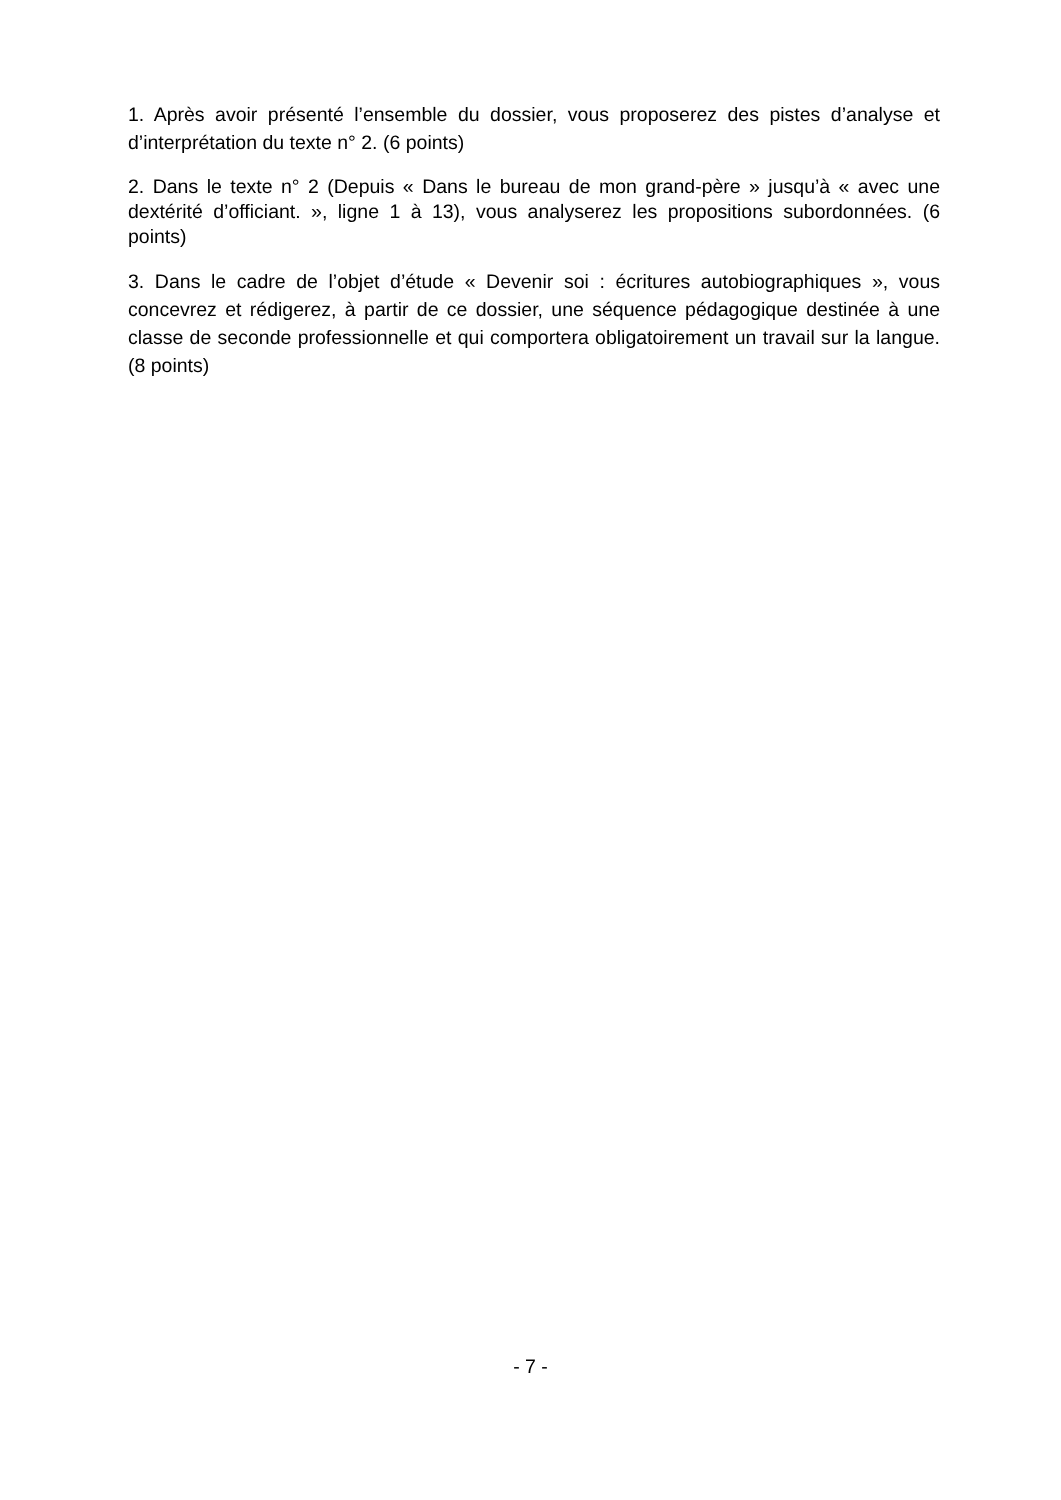1. Après avoir présenté l’ensemble du dossier, vous proposerez des pistes d’analyse et d’interprétation du texte n° 2. (6 points)
2. Dans le texte n° 2 (Depuis « Dans le bureau de mon grand-père » jusqu’à « avec une dextérité d’officiant. », ligne 1 à 13), vous analyserez les propositions subordonnées. (6 points)
3. Dans le cadre de l’objet d’étude « Devenir soi : écritures autobiographiques », vous concevrez et rédigerez, à partir de ce dossier, une séquence pédagogique destinée à une classe de seconde professionnelle et qui comportera obligatoirement un travail sur la langue. (8 points)
- 7 -